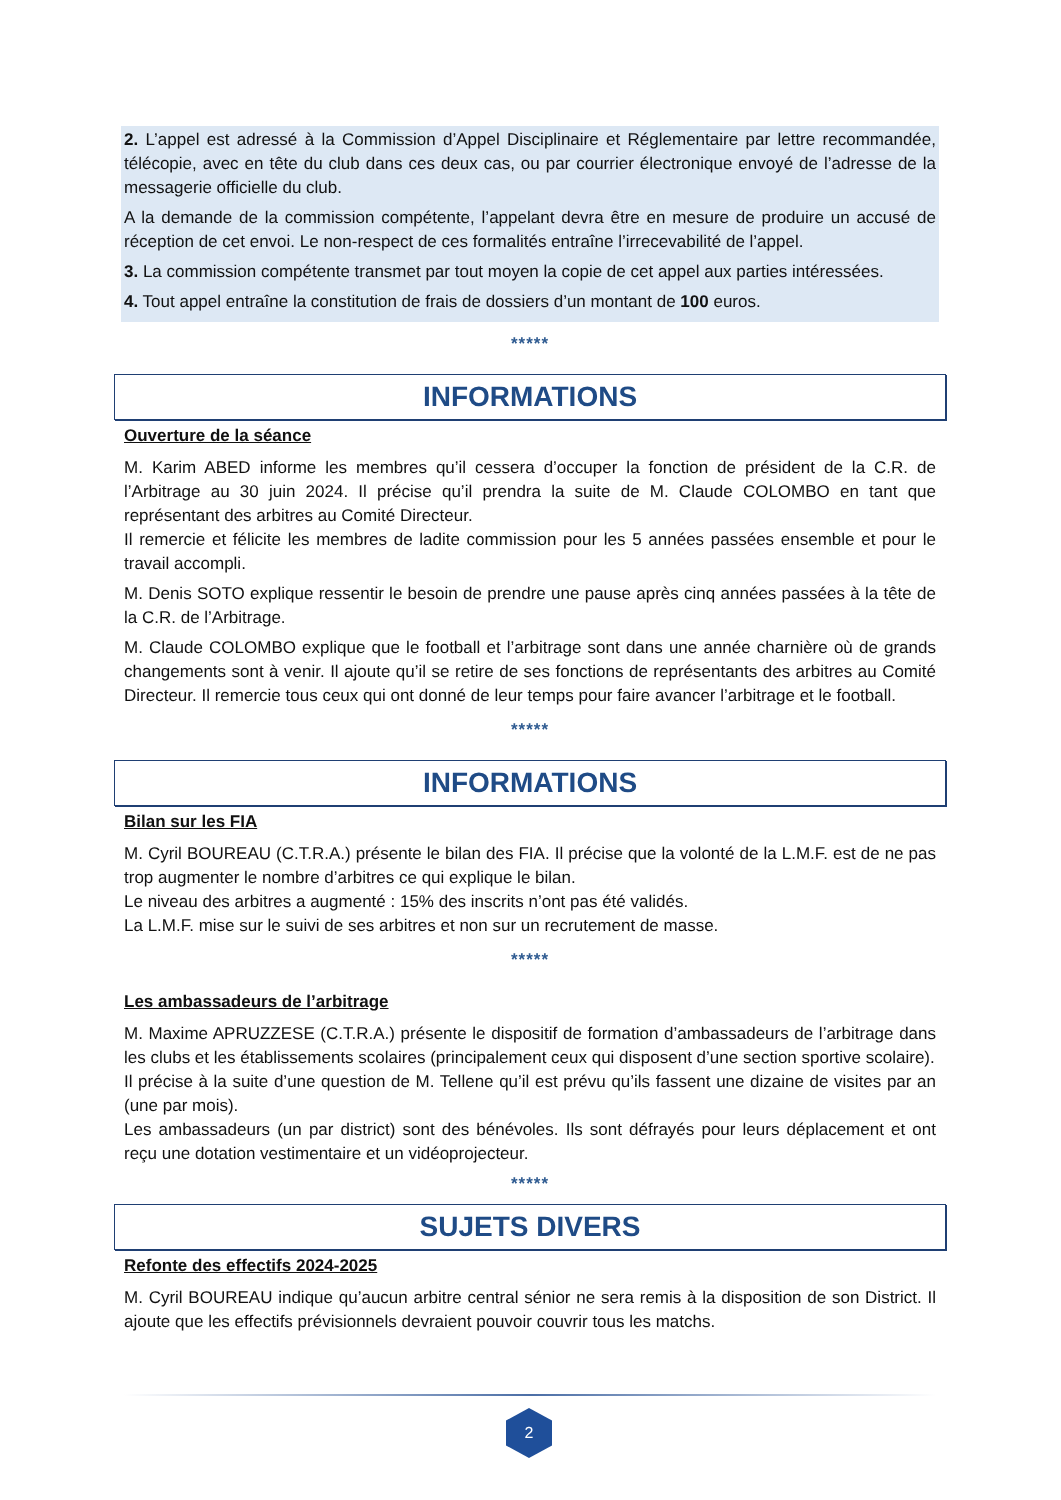2. L’appel est adressé à la Commission d’Appel Disciplinaire et Réglementaire par lettre recommandée, télécopie, avec en tête du club dans ces deux cas, ou par courrier électronique envoyé de l’adresse de la messagerie officielle du club.
A la demande de la commission compétente, l’appelant devra être en mesure de produire un accusé de réception de cet envoi. Le non-respect de ces formalités entraîne l’irrecevabilité de l’appel.
3. La commission compétente transmet par tout moyen la copie de cet appel aux parties intéressées.
4. Tout appel entraîne la constitution de frais de dossiers d’un montant de 100 euros.
*****
INFORMATIONS
Ouverture de la séance
M. Karim ABED informe les membres qu’il cessera d’occuper la fonction de président de la C.R. de l’Arbitrage au 30 juin 2024. Il précise qu’il prendra la suite de M. Claude COLOMBO en tant que représentant des arbitres au Comité Directeur.
Il remercie et félicite les membres de ladite commission pour les 5 années passées ensemble et pour le travail accompli.
M. Denis SOTO explique ressentir le besoin de prendre une pause après cinq années passées à la tête de la C.R. de l’Arbitrage.
M. Claude COLOMBO explique que le football et l’arbitrage sont dans une année charnière où de grands changements sont à venir. Il ajoute qu’il se retire de ses fonctions de représentants des arbitres au Comité Directeur. Il remercie tous ceux qui ont donné de leur temps pour faire avancer l’arbitrage et le football.
*****
INFORMATIONS
Bilan sur les FIA
M. Cyril BOUREAU (C.T.R.A.) présente le bilan des FIA. Il précise que la volonté de la L.M.F. est de ne pas trop augmenter le nombre d’arbitres ce qui explique le bilan.
Le niveau des arbitres a augmenté : 15% des inscrits n’ont pas été validés.
La L.M.F. mise sur le suivi de ses arbitres et non sur un recrutement de masse.
*****
Les ambassadeurs de l’arbitrage
M. Maxime APRUZZESE (C.T.R.A.) présente le dispositif de formation d’ambassadeurs de l’arbitrage dans les clubs et les établissements scolaires (principalement ceux qui disposent d’une section sportive scolaire).
Il précise à la suite d’une question de M. Tellene qu’il est prévu qu’ils fassent une dizaine de visites par an (une par mois).
Les ambassadeurs (un par district) sont des bénévoles. Ils sont défrayés pour leurs déplacement et ont reçu une dotation vestimentaire et un vidéoprojecteur.
*****
SUJETS DIVERS
Refonte des effectifs 2024-2025
M. Cyril BOUREAU indique qu’aucun arbitre central sénior ne sera remis à la disposition de son District. Il ajoute que les effectifs prévisionnels devraient pouvoir couvrir tous les matchs.
2